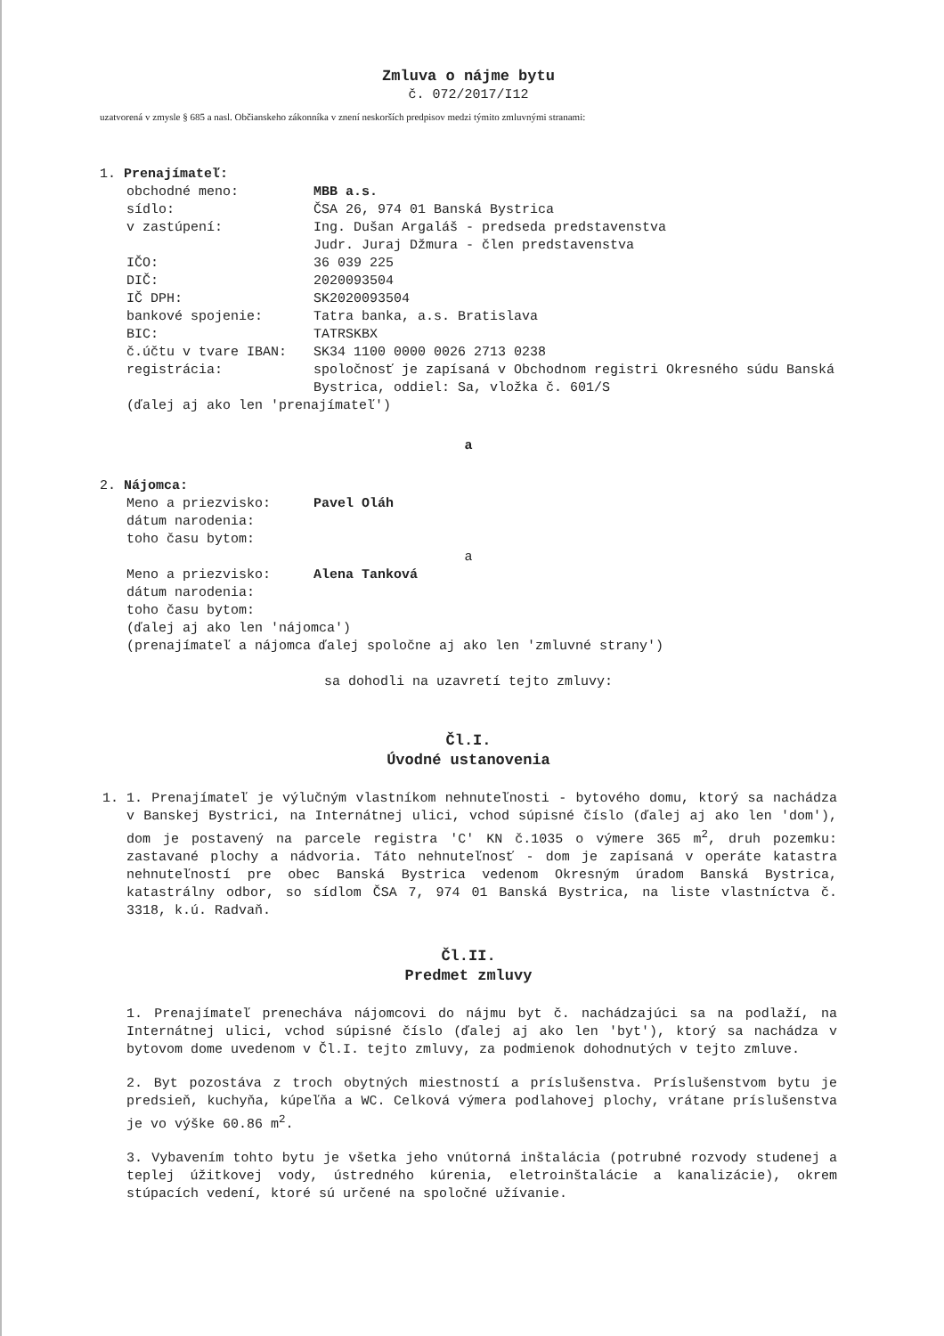Zmluva o nájme bytu
č. 072/2017/I12
uzatvorená v zmysle § 685 a nasl. Občianskeho zákonníka v znení neskorších predpisov medzi týmito zmluvnými stranami:
1. Prenajímateľ:
| obchodné meno: | MBB a.s. |
| sídlo: | ČSA 26, 974 01 Banská Bystrica |
| v zastúpení: | Ing. Dušan Argaláš - predseda predstavenstva Judr. Juraj Džmura - člen predstavenstva |
| IČO: | 36 039 225 |
| DIČ: | 2020093504 |
| IČ DPH: | SK2020093504 |
| bankové spojenie: | Tatra banka, a.s. Bratislava |
| BIC: | TATRSKBX |
| č.účtu v tvare IBAN: | SK34 1100 0000 0026 2713 0238 |
| registrácia: | spoločnosť je zapísaná v Obchodnom registri Okresného súdu Banská Bystrica, oddiel: Sa, vložka č. 601/S |
(ďalej aj ako len 'prenajímateľ')
a
2. Nájomca:
| Meno a priezvisko: | Pavel Oláh |
| dátum narodenia: | |
| toho času bytom: | |
a
| Meno a priezvisko: | Alena Tanková |
| dátum narodenia: | |
| toho času bytom: | |
(ďalej aj ako len 'nájomca')
(prenajímateľ a nájomca ďalej spoločne aj ako len 'zmluvné strany')
sa dohodli na uzavretí tejto zmluvy:
Čl.I.
Úvodné ustanovenia
1. 1. Prenajímateľ je výlučným vlastníkom nehnuteľnosti - bytového domu, ktorý sa nachádza v Banskej Bystrici, na Internátnej ulici, vchod súpisné číslo (ďalej aj ako len 'dom'), dom je postavený na parcele registra 'C' KN č.1035 o výmere 365 m<sup>2</sup>, druh pozemku: zastavané plochy a nádvoria. Táto nehnuteľnosť - dom je zapísaná v operáte katastra nehnuteľností pre obec Banská Bystrica vedenom Okresným úradom Banská Bystrica, katastrálny odbor, so sídlom ČSA 7, 974 01 Banská Bystrica, na liste vlastníctva č. 3318, k.ú. Radvaň.
Čl.II.
Predmet zmluvy
1. Prenajímateľ prenecháva nájomcovi do nájmu byt č. nachádzajúci sa na podlaží, na Internátnej ulici, vchod súpisné číslo (ďalej aj ako len 'byt'), ktorý sa nachádza v bytovom dome uvedenom v Čl.I. tejto zmluvy, za podmienok dohodnutých v tejto zmluve.
2. Byt pozostáva z troch obytných miestností a príslušenstva. Príslušenstvom bytu je predsieň, kuchyňa, kúpeľňa a WC. Celková výmera podlahovej plochy, vrátane príslušenstva je vo výške 60.86 m<sup>2</sup>.
3. Vybavením tohto bytu je všetka jeho vnútorná inštalácia (potrubné rozvody studenej a teplej úžitkovej vody, ústredného kúrenia, eletroinštalácie a kanalizácie), okrem stúpacích vedení, ktoré sú určené na spoločné užívanie.